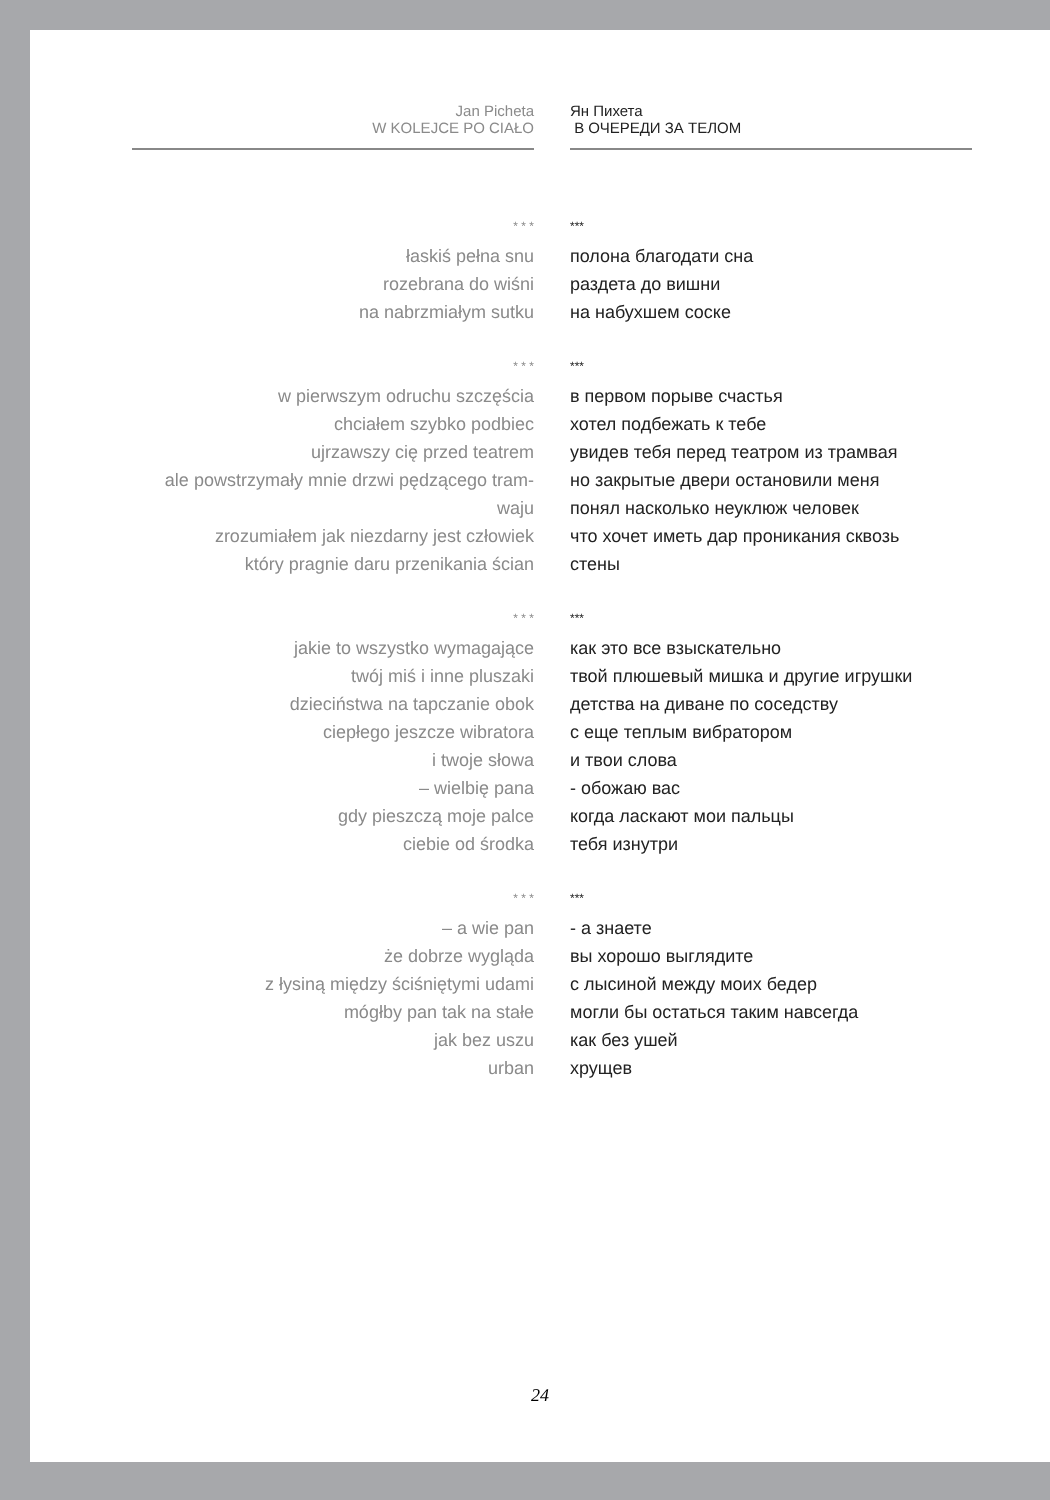Jan Picheta
W KOLEJCE PO CIAŁO
* * *
łaskiś pełna snu
rozebrana do wiśni
na nabrzmiałym sutku
* * *
w pierwszym odruchu szczęścia
chciałem szybko podbiec
ujrzawszy cię przed teatrem
ale powstrzymały mnie drzwi pędzącego tram-
waju
zrozumiałem jak niezdarny jest człowiek
który pragnie daru przenikania ścian
* * *
jakie to wszystko wymagające
twój miś i inne pluszaki
dzieciństwa na tapczanie obok
ciepłego jeszcze wibratora
i twoje słowa
– wielbię pana
gdy pieszczą moje palce
ciebie od środka
* * *
– a wie pan
że dobrze wygląda
z łysiną między ściśniętymi udami
mógłby pan tak na stałe
jak bez uszu
urban
Ян Пихета
В ОЧЕРЕДИ ЗА ТЕЛОМ
***
полона благодати сна
раздета до вишни
на набухшем соске
***
в первом порыве счастья
хотел подбежать к тебе
увидев тебя перед театром из трамвая
но закрытые двери остановили меня
понял насколько неуклюж человек
что хочет иметь дар проникания сквозь
стены
***
как это все взыскательно
твой плюшевый мишка и другие игрушки
детства на диване по соседству
с еще теплым вибратором
и твои слова
- обожаю вас
когда ласкают мои пальцы
тебя изнутри
***
- а знаете
вы хорошо выглядите
с лысиной между моих бедер
могли бы остаться таким навсегда
как без ушей
хрущев
24